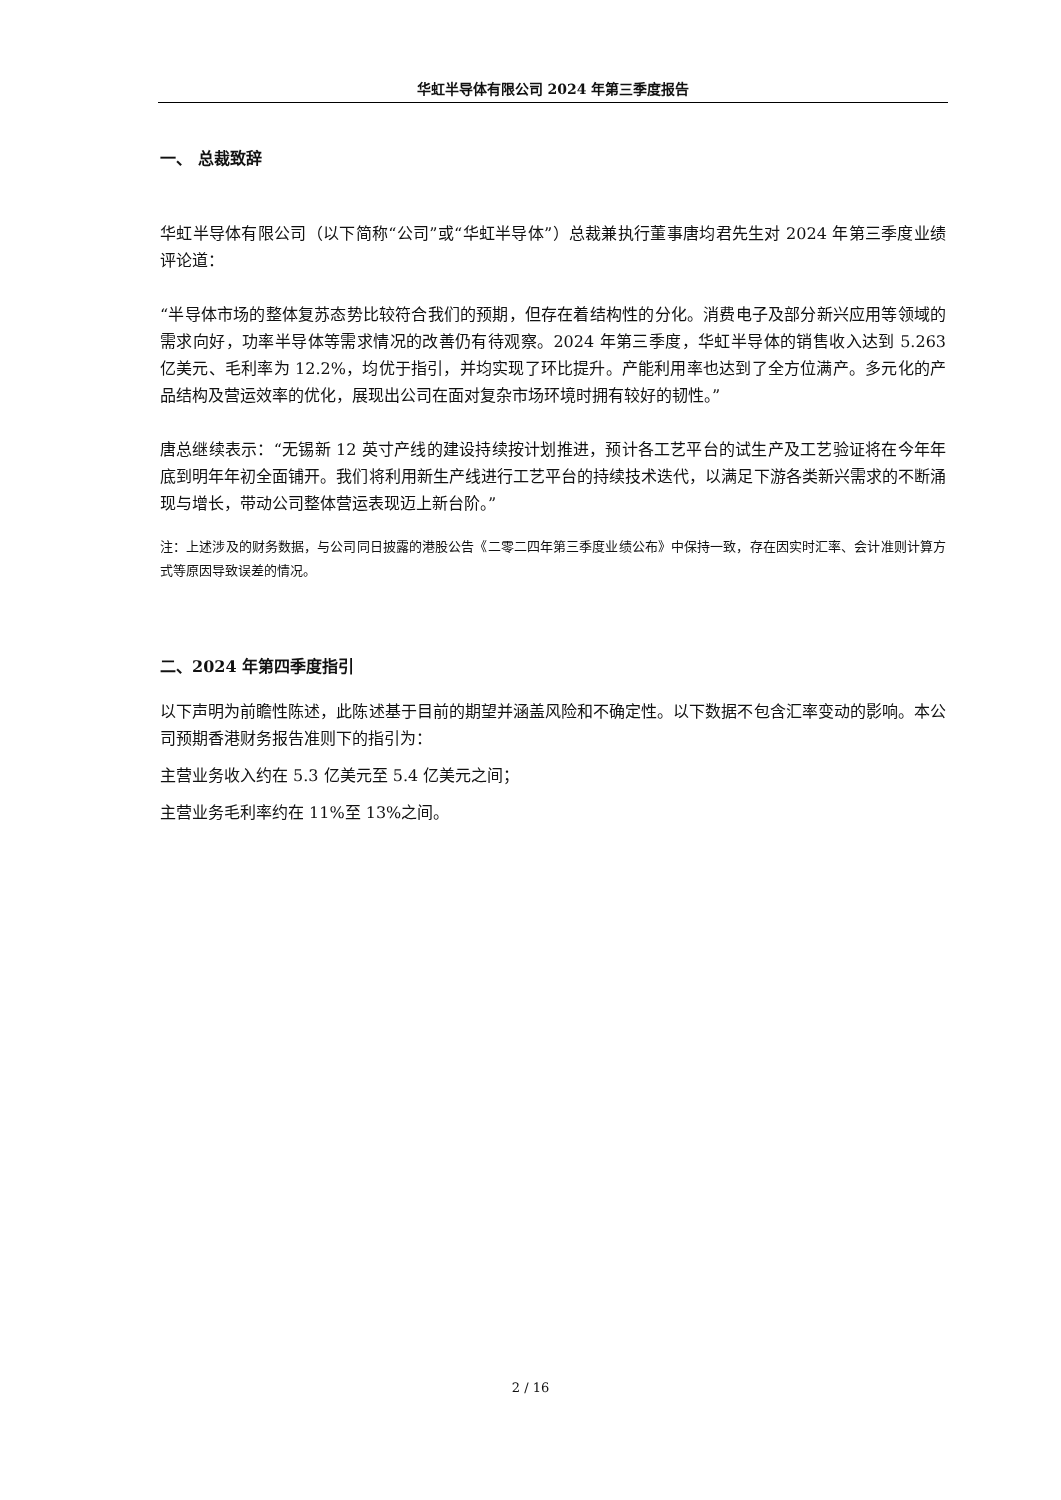华虹半导体有限公司 2024 年第三季度报告
一、 总裁致辞
华虹半导体有限公司（以下简称“公司”或“华虹半导体”）总裁兼执行董事唐均君先生对 2024 年第三季度业绩评论道：
“半导体市场的整体复苏态势比较符合我们的预期，但存在着结构性的分化。消费电子及部分新兴应用等领域的需求向好，功率半导体等需求情况的改善仍有待观察。2024 年第三季度，华虹半导体的销售收入达到 5.263 亿美元、毛利率为 12.2%，均优于指引，并均实现了环比提升。产能利用率也达到了全方位满产。多元化的产品结构及营运效率的优化，展现出公司在面对复杂市场环境时拥有较好的韧性。”
唐总继续表示：“无锡新 12 英寸产线的建设持续按计划推进，预计各工艺平台的试生产及工艺验证将在今年年底到明年年初全面铺开。我们将利用新生产线进行工艺平台的持续技术迭代，以满足下游各类新兴需求的不断涌现与增长，带动公司整体营运表现迈上新台阶。”
注：上述涉及的财务数据，与公司同日披露的港股公告《二零二四年第三季度业绩公布》中保持一致，存在因实时汇率、会计准则计算方式等原因导致误差的情况。
二、2024 年第四季度指引
以下声明为前瞻性陈述，此陈述基于目前的期望并涵盖风险和不确定性。以下数据不包含汇率变动的影响。本公司预期香港财务报告准则下的指引为：
主营业务收入约在 5.3 亿美元至 5.4 亿美元之间；
主营业务毛利率约在 11%至 13%之间。
2 / 16